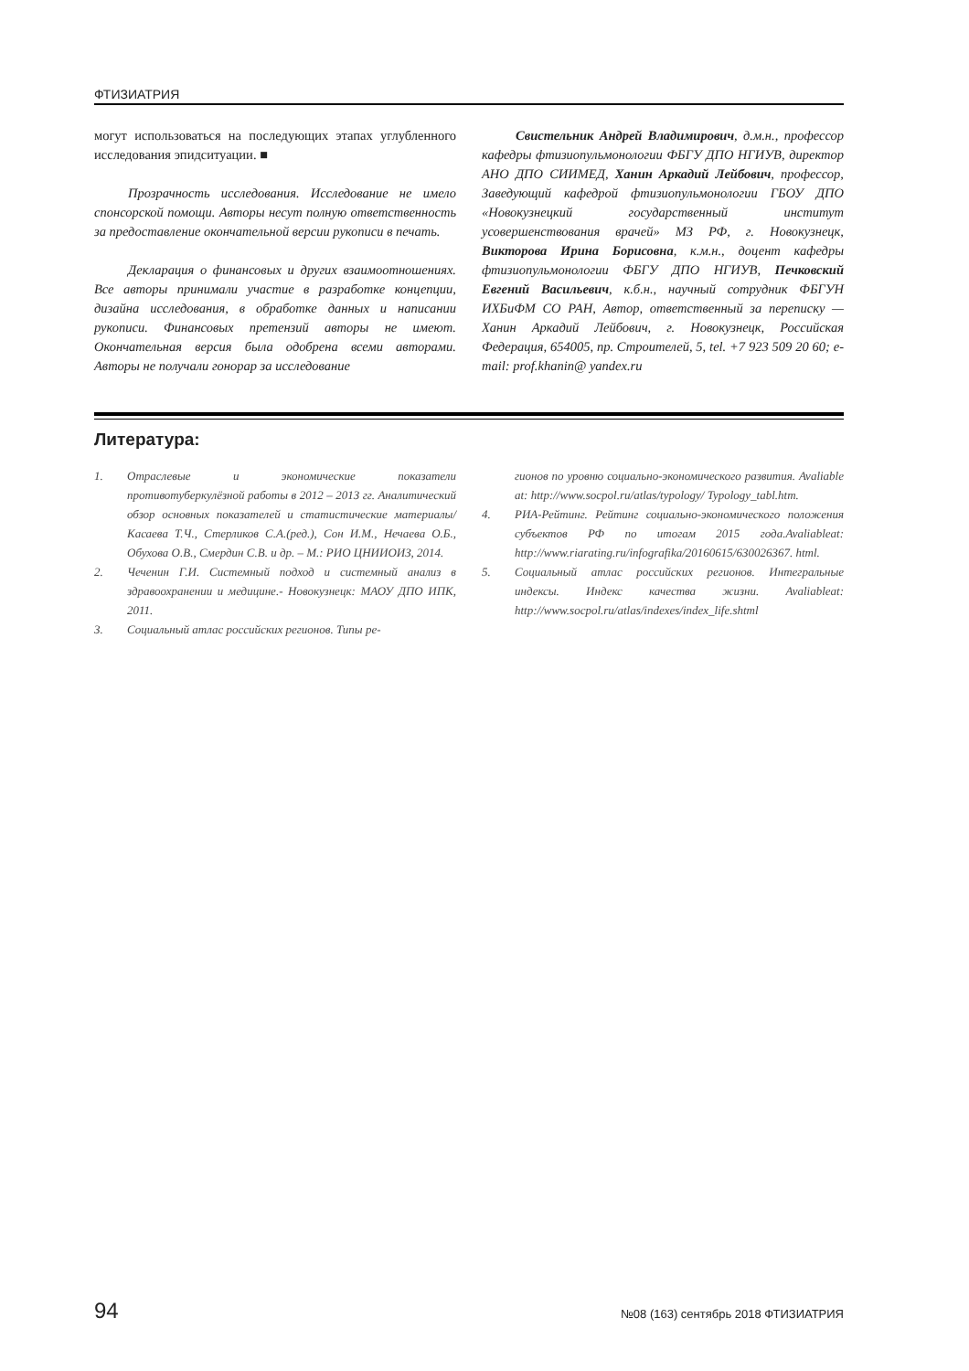ФТИЗИАТРИЯ
могут использоваться на последующих этапах углубленного исследования эпидситуации. ■
Прозрачность исследования. Исследование не имело спонсорской помощи. Авторы несут полную ответственность за предоставление окончательной версии рукописи в печать.
Декларация о финансовых и других взаимоотношениях. Все авторы принимали участие в разработке концепции, дизайна исследования, в обработке данных и написании рукописи. Финансовых претензий авторы не имеют. Окончательная версия была одобрена всеми авторами. Авторы не получали гонорар за исследование
Свистельник Андрей Владимирович, д.м.н., профессор кафедры фтизиопульмонологии ФБГУ ДПО НГИУВ, директор АНО ДПО СИИМЕД, Ханин Аркадий Лейбович, профессор, Заведующий кафедрой фтизиопульмонологии ГБОУ ДПО «Новокузнецкий государственный институт усовершенствования врачей» МЗ РФ, г. Новокузнецк, Викторова Ирина Борисовна, к.м.н., доцент кафедры фтизиопульмонологии ФБГУ ДПО НГИУВ, Печковский Евгений Васильевич, к.б.н., научный сотрудник ФБГУН ИХБиФМ СО РАН, Автор, ответственный за переписку — Ханин Аркадий Лейбович, г. Новокузнецк, Российская Федерация, 654005, пр. Строителей, 5, tel. +7 923 509 20 60; e-mail: prof.khanin@ yandex.ru
Литература:
1. Отраслевые и экономические показатели противотуберкулёзной работы в 2012 – 2013 гг. Аналитический обзор основных показателей и статистические материалы/ Касаева Т.Ч., Стерликов С.А.(ред.), Сон И.М., Нечаева О.Б., Обухова О.В., Смердин С.В. и др. – М.: РИО ЦНИИОИЗ, 2014.
2. Чеченин Г.И. Системный подход и системный анализ в здравоохранении и медицине.- Новокузнецк: МАОУ ДПО ИПК, 2011.
3. Социальный атлас российских регионов. Типы ре-
гионов по уровню социально-экономического развития. Avaliable at: http://www.socpol.ru/atlas/typology/ Typology_tabl.htm.
4. РИА-Рейтинг. Рейтинг социально-экономического положения субъектов РФ по итогам 2015 года.Avaliableat: http://www.riarating.ru/infografika/20160615/630026367. html.
5. Социальный атлас российских регионов. Интегральные индексы. Индекс качества жизни. Avaliableat: http://www.socpol.ru/atlas/indexes/index_life.shtml
94 №08 (163) сентябрь 2018 ФТИЗИАТРИЯ